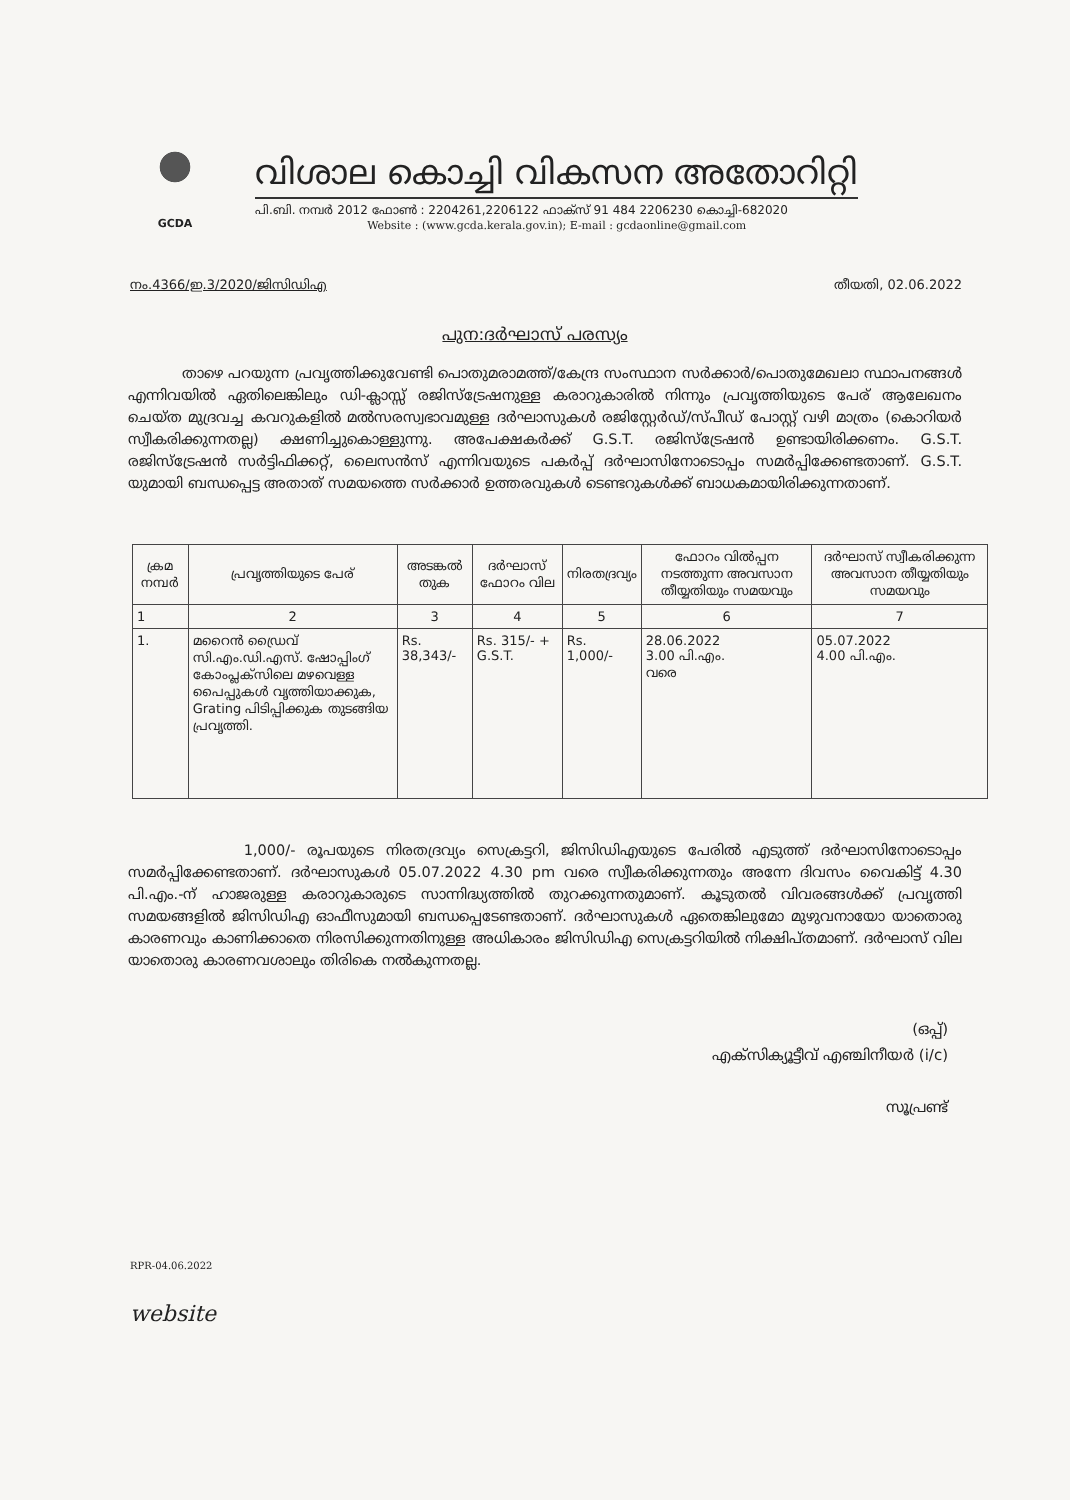GCDA
വിശാല കൊച്ചി വികസന അതോറിറ്റി
പി.ബി. നമ്പർ 2012 ഫോൺ : 2204261,2206122 ഫാക്സ് 91 484 2206230 കൊച്ചി-682020
Website : (www.gcda.kerala.gov.in); E-mail : gcdaonline@gmail.com
നം.4366/ഇ.3/2020/ജിസിഡിഎ തീയതി, 02.06.2022
പുന:ദർഘാസ് പരസ്യം
താഴെ പറയുന്ന പ്രവൃത്തിക്കുവേണ്ടി പൊതുമരാമത്ത്/കേന്ദ്ര സംസ്ഥാന സർക്കാർ/പൊതുമേഖലാ സ്ഥാപനങ്ങൾ എന്നിവയിൽ ഏതിലെങ്കിലും ഡി-ക്ലാസ്സ് രജിസ്ട്രേഷനുള്ള കരാറുകാരിൽ നിന്നും പ്രവൃത്തിയുടെ പേര് ആലേഖനം ചെയ്ത മുദ്രവച്ച കവറുകളിൽ മൽസരസ്വഭാവമുള്ള ദർഘാസുകൾ രജിസ്റ്റേർഡ്/സ്പീഡ് പോസ്റ്റ് വഴി മാത്രം (കൊറിയർ സ്വീകരിക്കുന്നതല്ല) ക്ഷണിച്ചുകൊള്ളുന്നു. അപേക്ഷകർക്ക് G.S.T. രജിസ്ട്രേഷൻ ഉണ്ടായിരിക്കണം. G.S.T. രജിസ്ട്രേഷൻ സർട്ടിഫിക്കറ്റ്, ലൈസൻസ് എന്നിവയുടെ പകർപ്പ് ദർഘാസിനോടൊപ്പം സമർപ്പിക്കേണ്ടതാണ്. G.S.T. യുമായി ബന്ധപ്പെട്ട അതാത് സമയത്തെ സർക്കാർ ഉത്തരവുകൾ ടെണ്ടറുകൾക്ക് ബാധകമായിരിക്കുന്നതാണ്.
| ക്രമ നമ്പർ | പ്രവൃത്തിയുടെ പേര് | അടങ്കൽ തുക | ദർഘാസ് ഫോറം വില | നിരതദ്രവ്യം | ഫോറം വിൽപ്പന നടത്തുന്ന അവസാന തീയ്യതിയും സമയവും | ദർഘാസ് സ്വീകരിക്കുന്ന അവസാന തീയ്യതിയും സമയവും |
| --- | --- | --- | --- | --- | --- | --- |
| 1 | 2 | 3 | 4 | 5 | 6 | 7 |
| 1. | മറൈൻ ഡ്രൈവ് സി.എം.ഡി.എസ്. ഷോപ്പിംഗ് കോംപ്ലക്സിലെ മഴവെള്ള പൈപ്പുകൾ വൃത്തിയാക്കുക, Grating പിടിപ്പിക്കുക തുടങ്ങിയ പ്രവൃത്തി. | Rs. 38,343/- | Rs. 315/- + G.S.T. | Rs. 1,000/- | 28.06.2022 3.00 പി.എം. വരെ | 05.07.2022 4.00 പി.എം. |
1,000/- രൂപയുടെ നിരതദ്രവ്യം സെക്രട്ടറി, ജിസിഡിഎയുടെ പേരിൽ എടുത്ത് ദർഘാസിനോടൊപ്പം സമർപ്പിക്കേണ്ടതാണ്. ദർഘാസുകൾ 05.07.2022 4.30 pm വരെ സ്വീകരിക്കുന്നതും അന്നേ ദിവസം വൈകിട്ട് 4.30 പി.എം.-ന് ഹാജരുള്ള കരാറുകാരുടെ സാന്നിദ്ധ്യത്തിൽ തുറക്കുന്നതുമാണ്. കൂടുതൽ വിവരങ്ങൾക്ക് പ്രവൃത്തി സമയങ്ങളിൽ ജിസിഡിഎ ഓഫീസുമായി ബന്ധപ്പെടേണ്ടതാണ്. ദർഘാസുകൾ ഏതെങ്കിലുമോ മുഴുവനായോ യാതൊരു കാരണവും കാണിക്കാതെ നിരസിക്കുന്നതിനുള്ള അധികാരം ജിസിഡിഎ സെക്രട്ടറിയിൽ നിക്ഷിപ്തമാണ്. ദർഘാസ് വില യാതൊരു കാരണവശാലും തിരികെ നൽകുന്നതല്ല.
(ഒപ്പ്)
എക്സിക്യൂട്ടീവ് എഞ്ചിനീയർ (i/c)
സൂപ്രണ്ട്
RPR-04.06.2022
website